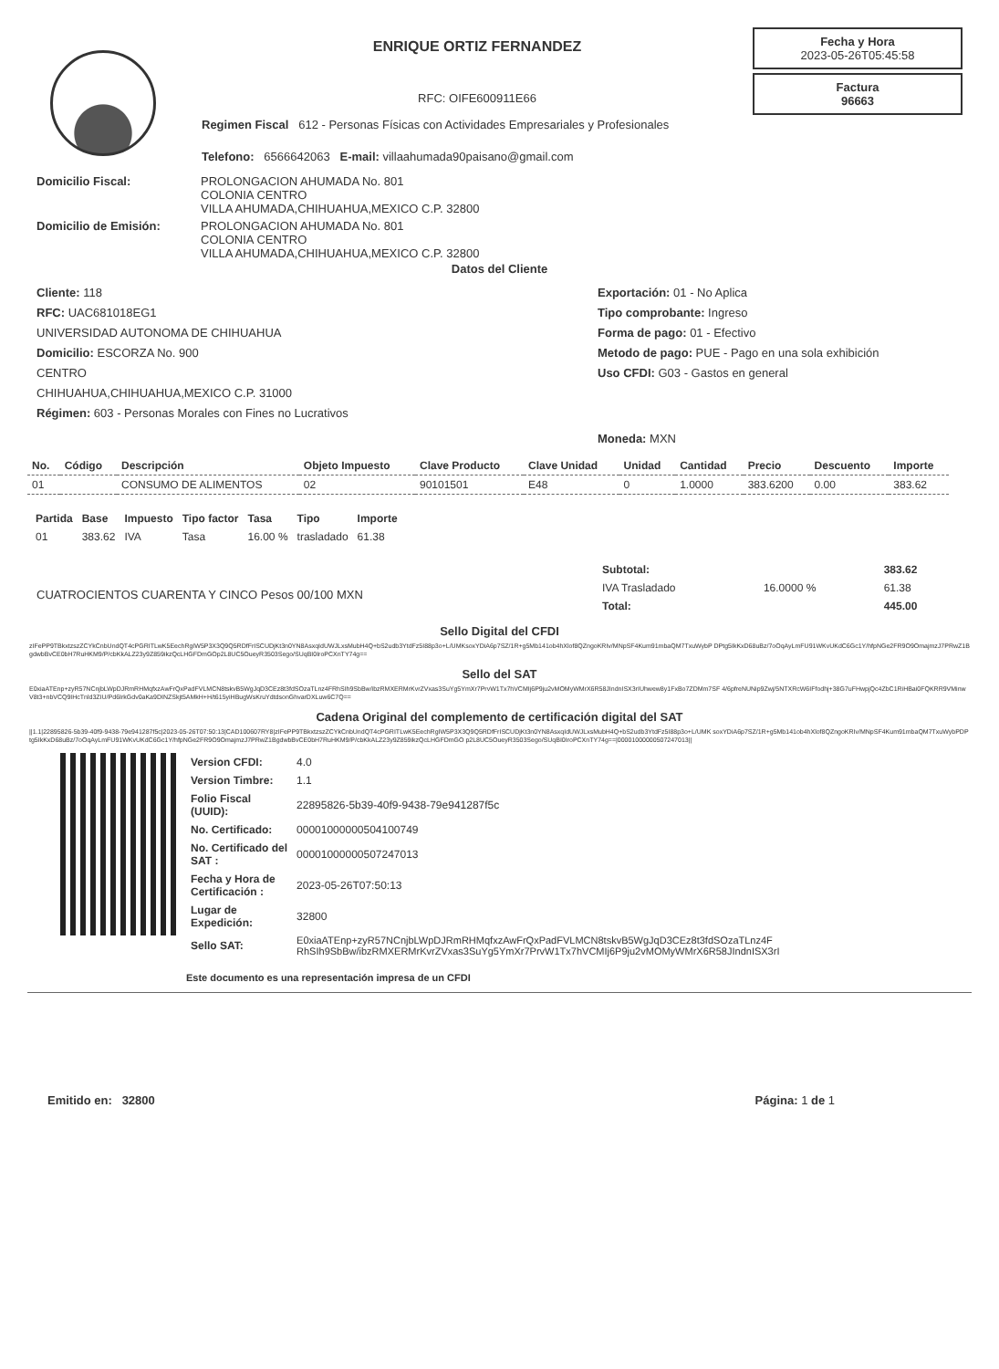ENRIQUE ORTIZ FERNANDEZ
RFC: OIFE600911E66
Regimen Fiscal 612 - Personas Físicas con Actividades Empresariales y Profesionales
Telefono: 6566642063 E-mail: villaahumada90paisano@gmail.com
Fecha y Hora
2023-05-26T05:45:58
Factura
96663
Domicilio Fiscal: PROLONGACION AHUMADA No. 801
COLONIA CENTRO
VILLA AHUMADA,CHIHUAHUA,MEXICO C.P. 32800
Domicilio de Emisión: PROLONGACION AHUMADA No. 801
COLONIA CENTRO
VILLA AHUMADA,CHIHUAHUA,MEXICO C.P. 32800
Datos del Cliente
Cliente: 118
RFC: UAC681018EG1
UNIVERSIDAD AUTONOMA DE CHIHUAHUA
Domicilio: ESCORZA No. 900
CENTRO
CHIHUAHUA,CHIHUAHUA,MEXICO C.P. 31000
Régimen: 603 - Personas Morales con Fines no Lucrativos
Exportación: 01 - No Aplica
Tipo comprobante: Ingreso
Forma de pago: 01 - Efectivo
Metodo de pago: PUE - Pago en una sola exhibición
Uso CFDI: G03 - Gastos en general
Moneda: MXN
| No. | Código | Descripción | Objeto Impuesto | Clave Producto | Clave Unidad | Unidad | Cantidad | Precio | Descuento | Importe |
| --- | --- | --- | --- | --- | --- | --- | --- | --- | --- | --- |
| 01 | | CONSUMO DE ALIMENTOS | 02 | 90101501 | E48 | 0 | 1.0000 | 383.6200 | 0.00 | 383.62 |
| Partida | Base | Impuesto | Tipo factor | Tasa | Tipo | Importe |
| --- | --- | --- | --- | --- | --- | --- |
| 01 | 383.62 | IVA | Tasa | 16.00 % | trasladado | 61.38 |
CUATROCIENTOS CUARENTA Y CINCO Pesos 00/100 MXN
| Subtotal: | | 383.62 |
| IVA Trasladado | 16.0000 % | 61.38 |
| Total: | | 445.00 |
Sello Digital del CFDI
zIFePP9TBkxtzszZCYkCnbUndQT4cPGRITLwK5EechRgIW5P3X3Q9Q5RDfFrISCUDjKt3n0YN8AsxqIdUWJLxsMubH4Q+bS2udb3YtdFz5I88p3o+L/UMKsoxYDiA6p7SZ/1R+g5Mb141ob4hXlof8QZngoKRIv/MNpSF4Kum91mbaQM7TxuWybP DPtg5IkKxD68uBz/7oOqAyLmFU91WKvUKdC6Gc1Y/hfpNGe2FR9O9OmajmzJ7PRwZ1BgdwbBvCE0bH7RuHKM9/P/cbKkALZ23y9Z859ikzQcLHGFDmGOp2L8UC5OueyR3503Sego/SUqBI0IroPCXnTY74g==
Sello del SAT
E0xiaATEnp+zyR57NCnjbLWpDJRmRHMqfxzAwFrQxPadFVLMCN8tskvB5WgJqD3CEz8t3fdSOzaTLnz4FRhSIh9SbBw/ibzRMXERMrKvrZVxas3SuYg5YmXr7PrvW1Tx7hVCMIj6P9ju2vMOMyWMrX6R58JIndnISX3rIUhwew8y1FxBo7ZDMm7SF 4/6pfreNUNip9Zwj/5NTXRcW6IFfodhj+38G7uFHwpjQc4ZbC1RiHBai0FQKRR9VMinwV8t3+nbVCQ9IHcTnld3ZIU/Pd6IrkGdv0aKa9DINZSkjt5AMkH+H/t615yiHBugWsKruYdtdsonGhvarDXLuw6C7Q==
Cadena Original del complemento de certificación digital del SAT
||1.1|22895826-5b39-40f9-9438-79e941287f5c|2023-05-26T07:50:13|CAD100607RY8|zIFePP9TBkxtzszZCYkCnbUndQT4cPGRITLwK5EechRgIW5P3X3Q9Q5RDfFrISCUDjKt3n0YN8AsxqIdUWJLxsMubH4Q+bS2udb3YtdFz5I88p3o+L/UMK soxYDiA6p7SZ/1R+g5Mb141ob4hXlof8QZngoKRIv/MNpSF4Kum91mbaQM7TxuWybPDPtg5IkKxD68uBz/7oOqAyLmFU91WKvUKdC6Gc1Y/hfpNGe2FR9O9OmajmzJ7PRwZ1BgdwbBvCE0bH7RuHKM9/P/cbKkALZ23y9Z859ikzQcLHGFDmGO p2L8UC5OueyR3503Sego/SUqBI0IroPCXnTY74g==|00001000000507247013||
| Version CFDI: | 4.0 |
| Version Timbre: | 1.1 |
| Folio Fiscal (UUID): | 22895826-5b39-40f9-9438-79e941287f5c |
| No. Certificado: | 00001000000504100749 |
| No. Certificado del SAT : | 00001000000507247013 |
| Fecha y Hora de Certificación : | 2023-05-26T07:50:13 |
| Lugar de Expedición: | 32800 |
| Sello SAT: | E0xiaATEnp+zyR57NCnjbLWpDJRmRHMqfxzAwFrQxPadFVLMCN8tskvB5WgJqD3CEz8t3fdSOzaTLnz4F RhSIh9SbBw/ibzRMXERMrKvrZVxas3SuYg5YmXr7PrvW1Tx7hVCMIj6P9ju2vMOMyWMrX6R58JIndnISX3rI |
Este documento es una representación impresa de un CFDI
Emitido en: 32800 Página: 1 de 1